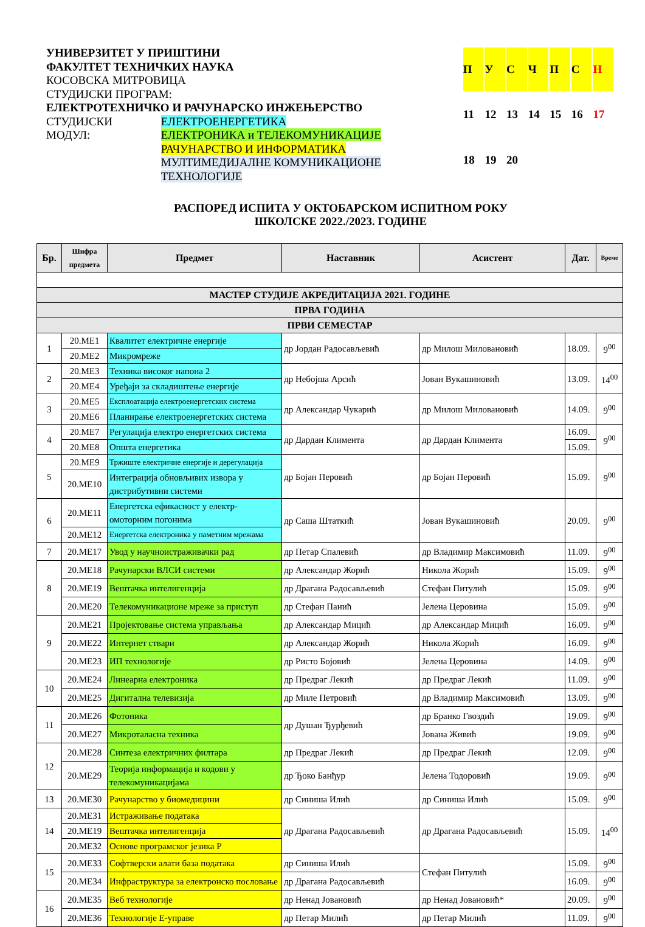УНИВЕРЗИТЕТ У ПРИШТИНИ
ФАКУЛТЕТ ТЕХНИЧКИХ НАУКА
КОСОВСКА МИТРОВИЦА
СТУДИЈСКИ ПРОГРАМ:
ЕЛЕКТРОТЕХНИЧКО И РАЧУНАРСКО ИНЖЕЊЕРСТВО
СТУДИЈСКИ МОДУЛ: ЕЛЕКТРОЕНЕРГЕТИКА
ЕЛЕКТРОНИКА и ТЕЛЕКОМУНИКАЦИЈЕ
РАЧУНАРСТВО И ИНФОРМАТИКА
МУЛТИМЕДИЈАЛНЕ КОМУНИКАЦИОНЕ ТЕХНОЛОГИЈЕ
| П | У | С | Ч | П | С | Н |
| 11 | 12 | 13 | 14 | 15 | 16 | 17 |
| 18 | 19 | 20 | | | | |
РАСПОРЕД ИСПИТА У ОКТОБАРСКОМ ИСПИТНОМ РОКУ
ШКОЛСКЕ 2022./2023. ГОДИНЕ
| Бр. | Шифра предмета | Предмет | Наставник | Асистент | Дат. | Време |
| --- | --- | --- | --- | --- | --- | --- |
| МАСТЕР СТУДИЈЕ АКРЕДИТАЦИЈА 2021. ГОДИНЕ | | | | | | |
| ПРВА ГОДИНА | | | | | | |
| ПРВИ СЕМЕСТАР | | | | | | |
| 1 | 20.МЕ1 | Квалитет електричне енергије | др Јордан Радосављевић | др Милош Миловановић | 18.09. | 9<sup>00</sup> |
| | 20.МЕ2 | Микромреже | | | | |
| 2 | 20.МЕ3 | Техника високог напона 2 | др Небојша Арсић | Јован Вукашиновић | 13.09. | 14<sup>00</sup> |
| | 20.МЕ4 | Уређаји за складиштење енергије | | | | |
| 3 | 20.МЕ5 | Експлоатација електроенергетских система | др Александар Чукарић | др Милош Миловановић | 14.09. | 9<sup>00</sup> |
| | 20.МЕ6 | Планирање електроенергетских система | | | | |
| 4 | 20.МЕ7 | Регулација електро енергетских система | др Дардан Климента | др Дардан Климента | 16.09. | 9<sup>00</sup> |
| | 20.МЕ8 | Општа енергетика | | | 15.09. | |
| 5 | 20.МЕ9 | Тржиште електричне енергије и дерегулација | др Бојан Перовић | др Бојан Перовић | 15.09. | 9<sup>00</sup> |
| | 20.МЕ10 | Интеграција обновљивих извора у дистрибутивни системи | | | | |
| 6 | 20.МЕ11 | Енергетска ефикасност у електр-омоторним погонима | др Саша Штаткић | Јован Вукашиновић | 20.09. | 9<sup>00</sup> |
| | 20.МЕ12 | Енергетска електроника у паметним мрежама | | | | |
| 7 | 20.МЕ17 | Увод у научноистраживачки рад | др Петар Спалевић | др Владимир Максимовић | 11.09. | 9<sup>00</sup> |
| 8 | 20.МЕ18 | Рачунарски ВЛСИ системи | др Александар Жорић | Никола Жорић | 15.09. | 9<sup>00</sup> |
| | 20.МЕ19 | Вештачка интелигенција | др Драгана Радосављевић | Стефан Питулић | 15.09. | 9<sup>00</sup> |
| | 20.МЕ20 | Телекомуникационе мреже за приступ | др Стефан Панић | Јелена Церовина | 15.09. | 9<sup>00</sup> |
| 9 | 20.МЕ21 | Пројектовање система управљања | др Александар Мицић | др Александар Мицић | 16.09. | 9<sup>00</sup> |
| | 20.МЕ22 | Интернет ствари | др Александар Жорић | Никола Жорић | 16.09. | 9<sup>00</sup> |
| | 20.МЕ23 | ИП технологије | др Ристо Бојовић | Јелена Церовина | 14.09. | 9<sup>00</sup> |
| 10 | 20.МЕ24 | Линеарна електроника | др Предраг Лекић | др Предраг Лекић | 11.09. | 9<sup>00</sup> |
| | 20.МЕ25 | Дигитална телевизија | др Миле Петровић | др Владимир Максимовић | 13.09. | 9<sup>00</sup> |
| 11 | 20.МЕ26 | Фотоника | др Душан Ђурђевић | др Бранко Гвоздић | 19.09. | 9<sup>00</sup> |
| | 20.МЕ27 | Микроталасна техника | | Јована Живић | 19.09. | 9<sup>00</sup> |
| 12 | 20.МЕ28 | Синтеза електричних филтара | др Предраг Лекић | др Предраг Лекић | 12.09. | 9<sup>00</sup> |
| | 20.МЕ29 | Теорија информација и кодови у телекомуникацијама | др Ђоко Банђур | Јелена Тодоровић | 19.09. | 9<sup>00</sup> |
| 13 | 20.МЕ30 | Рачунарство у биомедицини | др Синиша Илић | др Синиша Илић | 15.09. | 9<sup>00</sup> |
| 14 | 20.МЕ31 | Истраживање података | др Драгана Радосављевић | др Драгана Радосављевић | 15.09. | 14<sup>00</sup> |
| | 20.МЕ19 | Вештачка интелигенција | | | | |
| | 20.МЕ32 | Основе програмског језика Р | | | | |
| 15 | 20.МЕ33 | Софтверски алати база података | др Синиша Илић | Стефан Питулић | 15.09. | 9<sup>00</sup> |
| | 20.МЕ34 | Инфраструктура за електронско пословање | др Драгана Радосављевић | | 16.09. | 9<sup>00</sup> |
| 16 | 20.МЕ35 | Веб технологије | др Ненад Јовановић | др Ненад Јовановић* | 20.09. | 9<sup>00</sup> |
| | 20.МЕ36 | Технологије Е-управе | др Петар Милић | др Петар Милић | 11.09. | 9<sup>00</sup> |